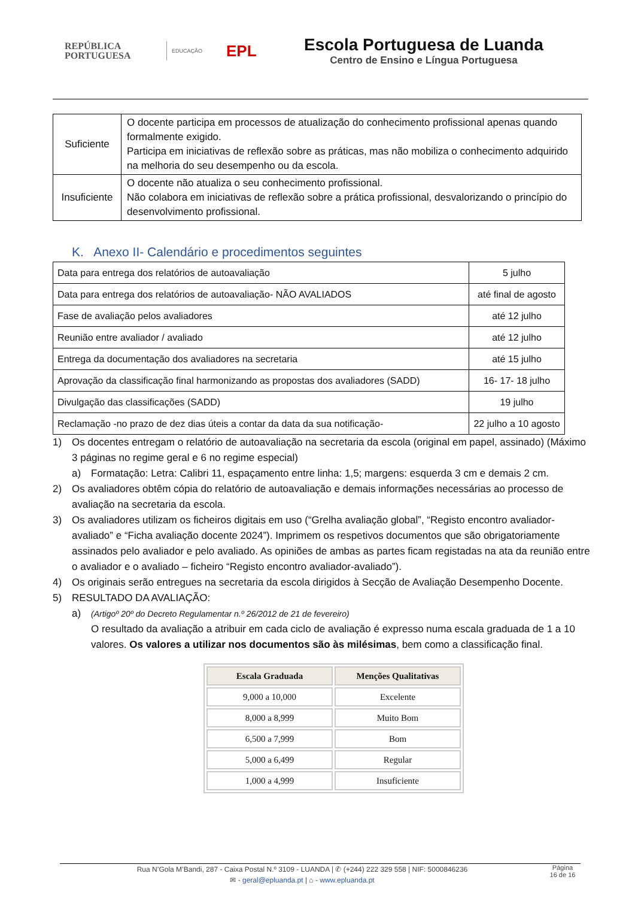REPÚBLICA
PORTUGUESA
EDUCAÇÃO
EPL
Escola Portuguesa de Luanda
Centro de Ensino e Língua Portuguesa
| Suficiente | O docente participa em processos de atualização do conhecimento profissional apenas quando formalmente exigido. Participa em iniciativas de reflexão sobre as práticas, mas não mobiliza o conhecimento adquirido na melhoria do seu desempenho ou da escola. |
| Insuficiente | O docente não atualiza o seu conhecimento profissional. Não colabora em iniciativas de reflexão sobre a prática profissional, desvalorizando o princípio do desenvolvimento profissional. |
K. Anexo II- Calendário e procedimentos seguintes
| Data para entrega dos relatórios de autoavaliação | 5 julho |
| Data para entrega dos relatórios de autoavaliação- NÃO AVALIADOS | até final de agosto |
| Fase de avaliação pelos avaliadores | até 12 julho |
| Reunião entre avaliador / avaliado | até 12 julho |
| Entrega da documentação dos avaliadores na secretaria | até 15 julho |
| Aprovação da classificação final harmonizando as propostas dos avaliadores (SADD) | 16- 17- 18 julho |
| Divulgação das classificações (SADD) | 19 julho |
| Reclamação -no prazo de dez dias úteis a contar da data da sua notificação- | 22 julho a 10 agosto |
1) Os docentes entregam o relatório de autoavaliação na secretaria da escola (original em papel, assinado) (Máximo 3 páginas no regime geral e 6 no regime especial)
a) Formatação: Letra: Calibri 11, espaçamento entre linha: 1,5; margens: esquerda 3 cm e demais 2 cm.
2) Os avaliadores obtêm cópia do relatório de autoavaliação e demais informações necessárias ao processo de avaliação na secretaria da escola.
3) Os avaliadores utilizam os ficheiros digitais em uso (“Grelha avaliação global”, “Registo encontro avaliador-avaliado” e “Ficha avaliação docente 2024”). Imprimem os respetivos documentos que são obrigatoriamente assinados pelo avaliador e pelo avaliado. As opiniões de ambas as partes ficam registadas na ata da reunião entre o avaliador e o avaliado – ficheiro “Registo encontro avaliador-avaliado”).
4) Os originais serão entregues na secretaria da escola dirigidos à Secção de Avaliação Desempenho Docente.
5) RESULTADO DA AVALIAÇÃO:
a) (Artigoº 20º do Decreto Regulamentar n.º 26/2012 de 21 de fevereiro)
O resultado da avaliação a atribuir em cada ciclo de avaliação é expresso numa escala graduada de 1 a 10 valores. Os valores a utilizar nos documentos são às milésimas, bem como a classificação final.
| Escala Graduada | Menções Qualitativas |
| --- | --- |
| 9,000 a 10,000 | Excelente |
| 8,000 a 8,999 | Muito Bom |
| 6,500 a 7,999 | Bom |
| 5,000 a 6,499 | Regular |
| 1,000 a 4,999 | Insuficiente |
Rua N’Gola M’Bandi, 287 - Caixa Postal N.º 3109 - LUANDA | ✆ (+244) 222 329 558 | NIF: 5000846236
✉ - geral@epluanda.pt | ⌂ - www.epluanda.pt
Página
16 de 16